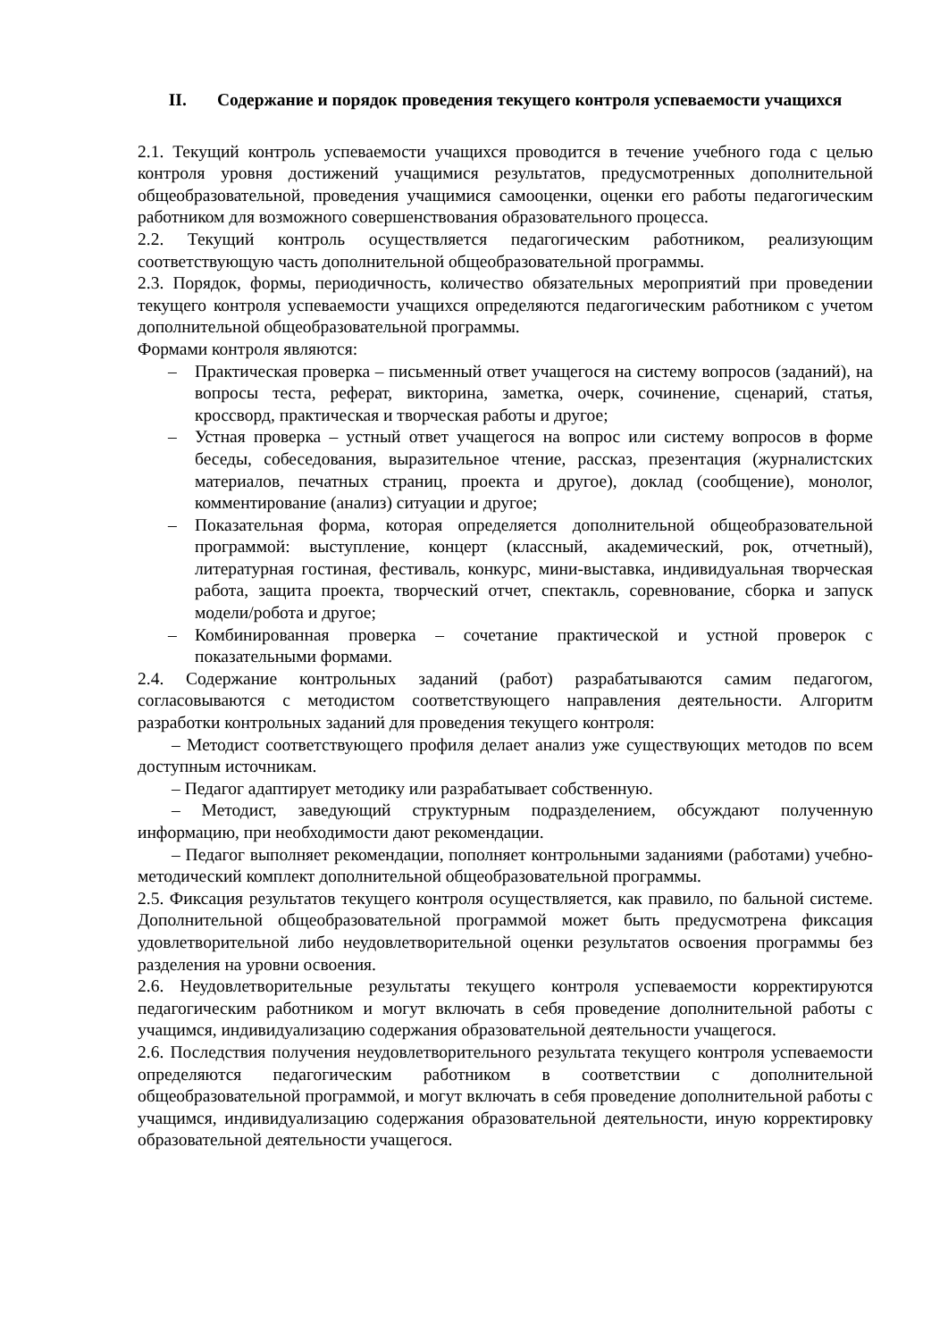II. Содержание и порядок проведения текущего контроля успеваемости учащихся
2.1. Текущий контроль успеваемости учащихся проводится в течение учебного года с целью контроля уровня достижений учащимися результатов, предусмотренных дополнительной общеобразовательной, проведения учащимися самооценки, оценки его работы педагогическим работником для возможного совершенствования образовательного процесса.
2.2. Текущий контроль осуществляется педагогическим работником, реализующим соответствующую часть дополнительной общеобразовательной программы.
2.3. Порядок, формы, периодичность, количество обязательных мероприятий при проведении текущего контроля успеваемости учащихся определяются педагогическим работником с учетом дополнительной общеобразовательной программы.
Формами контроля являются:
– Практическая проверка – письменный ответ учащегося на систему вопросов (заданий), на вопросы теста, реферат, викторина, заметка, очерк, сочинение, сценарий, статья, кроссворд, практическая и творческая работы и другое;
– Устная проверка – устный ответ учащегося на вопрос или систему вопросов в форме беседы, собеседования, выразительное чтение, рассказ, презентация (журналистских материалов, печатных страниц, проекта и другое), доклад (сообщение), монолог, комментирование (анализ) ситуации и другое;
– Показательная форма, которая определяется дополнительной общеобразовательной программой: выступление, концерт (классный, академический, рок, отчетный), литературная гостиная, фестиваль, конкурс, мини-выставка, индивидуальная творческая работа, защита проекта, творческий отчет, спектакль, соревнование, сборка и запуск модели/робота и другое;
– Комбинированная проверка – сочетание практической и устной проверок с показательными формами.
2.4. Содержание контрольных заданий (работ) разрабатываются самим педагогом, согласовываются с методистом соответствующего направления деятельности. Алгоритм разработки контрольных заданий для проведения текущего контроля:
– Методист соответствующего профиля делает анализ уже существующих методов по всем доступным источникам.
– Педагог адаптирует методику или разрабатывает собственную.
– Методист, заведующий структурным подразделением, обсуждают полученную информацию, при необходимости дают рекомендации.
– Педагог выполняет рекомендации, пополняет контрольными заданиями (работами) учебно-методический комплект дополнительной общеобразовательной программы.
2.5. Фиксация результатов текущего контроля осуществляется, как правило, по бальной системе. Дополнительной общеобразовательной программой может быть предусмотрена фиксация удовлетворительной либо неудовлетворительной оценки результатов освоения программы без разделения на уровни освоения.
2.6. Неудовлетворительные результаты текущего контроля успеваемости корректируются педагогическим работником и могут включать в себя проведение дополнительной работы с учащимся, индивидуализацию содержания образовательной деятельности учащегося.
2.6. Последствия получения неудовлетворительного результата текущего контроля успеваемости определяются педагогическим работником в соответствии с дополнительной общеобразовательной программой, и могут включать в себя проведение дополнительной работы с учащимся, индивидуализацию содержания образовательной деятельности, иную корректировку образовательной деятельности учащегося.